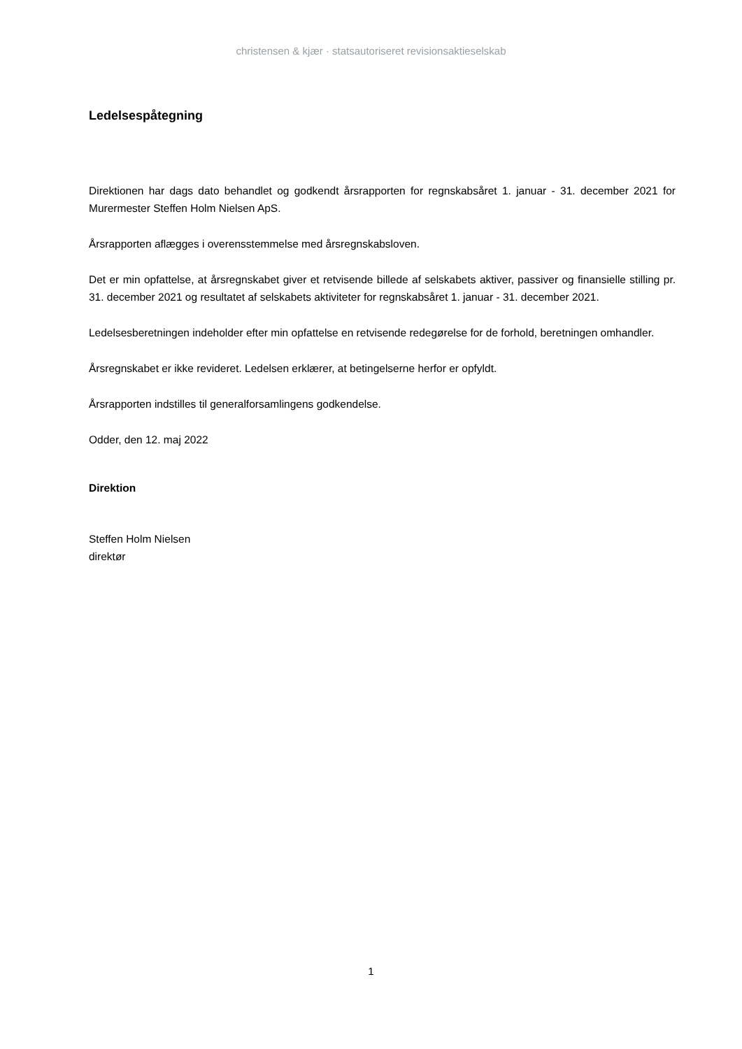christensen & kjær · statsautoriseret revisionsaktieselskab
Ledelsespåtegning
Direktionen har dags dato behandlet og godkendt årsrapporten for regnskabsåret 1. januar - 31. december 2021 for Murermester Steffen Holm Nielsen ApS.
Årsrapporten aflægges i overensstemmelse med årsregnskabsloven.
Det er min opfattelse, at årsregnskabet giver et retvisende billede af selskabets aktiver, passiver og finansielle stilling pr. 31. december 2021 og resultatet af selskabets aktiviteter for regnskabsåret 1. januar - 31. december 2021.
Ledelsesberetningen indeholder efter min opfattelse en retvisende redegørelse for de forhold, beretningen omhandler.
Årsregnskabet er ikke revideret. Ledelsen erklærer, at betingelserne herfor er opfyldt.
Årsrapporten indstilles til generalforsamlingens godkendelse.
Odder, den 12. maj 2022
Direktion
Steffen Holm Nielsen
direktør
1